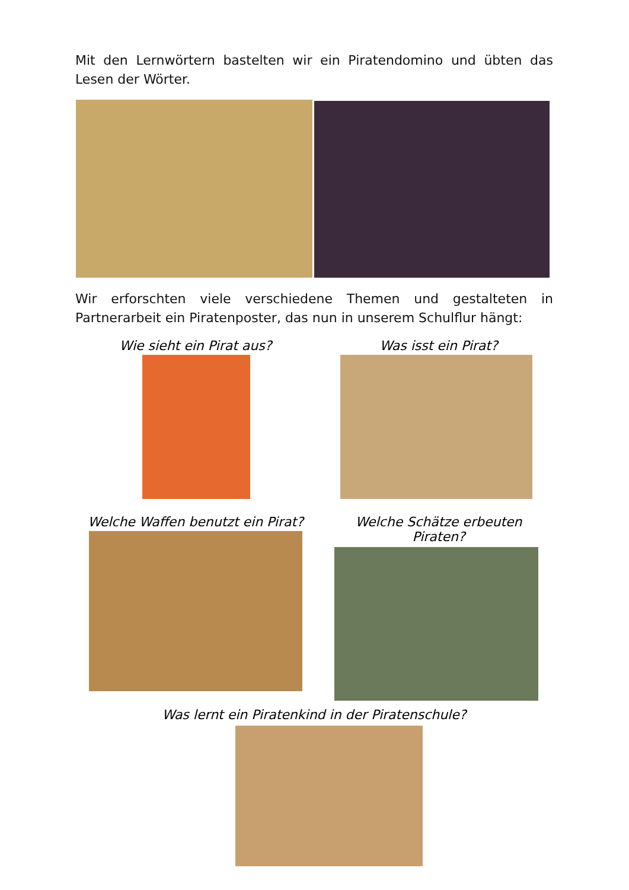Mit den Lernwörtern bastelten wir ein Piratendomino und übten das Lesen der Wörter.
Wir erforschten viele verschiedene Themen und gestalteten in Partnerarbeit ein Piratenposter, das nun in unserem Schulflur hängt:
Wie sieht ein Pirat aus? Was isst ein Pirat?
Welche Waffen benutzt ein Pirat?
Welche Schätze erbeuten Piraten?
Was lernt ein Piratenkind in der Piratenschule?